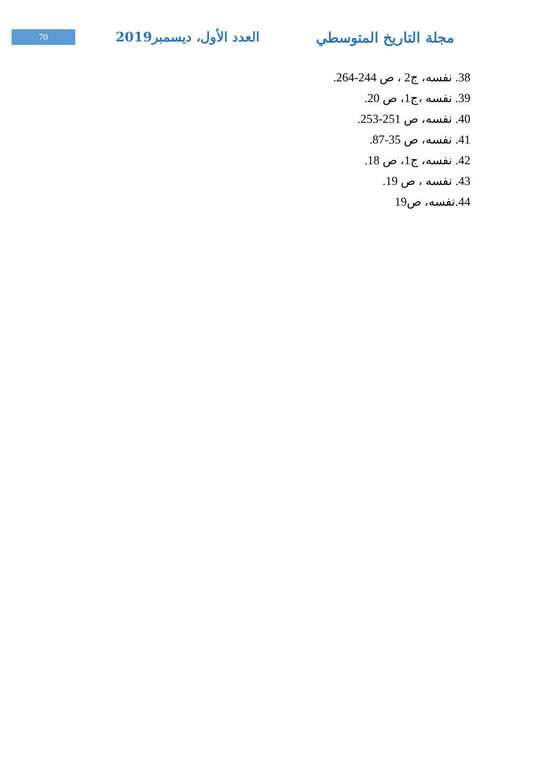70
العدد الأول، ديسمبر2019 مجلة التاريخ المتوسطي
38. نفسه، ج2 ، ص 244-264.
39. نفسه ،ج1، ص 20.
40. نفسه، ص 251-253.
41. نفسه، ص 35-87.
42. نفسه، ج1، ص 18.
43. نفسه ، ص 19.
44.نفسه، ص19